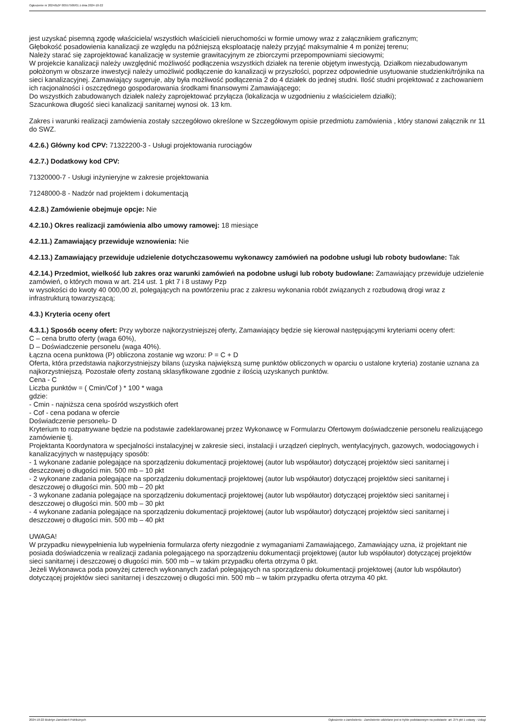Ogłoszenie nr 2024/BZP 00557506/01 z dnia 2024-10-22
jest uzyskać pisemną zgodę właściciela/ wszystkich właścicieli nieruchomości w formie umowy wraz z załącznikiem graficznym;
Głębokość posadowienia kanalizacji ze względu na późniejszą eksploatację należy przyjąć maksymalnie 4 m poniżej terenu;
Należy starać się zaprojektować kanalizację w systemie grawitacyjnym ze zbiorczymi przepompowniami sieciowymi;
W projekcie kanalizacji należy uwzględnić możliwość podłączenia wszystkich działek na terenie objętym inwestycją. Działkom niezabudowanym położonym w obszarze inwestycji należy umożliwić podłączenie do kanalizacji w przyszłości, poprzez odpowiednie usytuowanie studzienki/trójnika na sieci kanalizacyjnej. Zamawiający sugeruje, aby była możliwość podłączenia 2 do 4 działek do jednej studni. Ilość studni projektować z zachowaniem ich racjonalności i oszczędnego gospodarowania środkami finansowymi Zamawiającego;
Do wszystkich zabudowanych działek należy zaprojektować przyłącza (lokalizacja w uzgodnieniu z właścicielem działki);
Szacunkowa długość sieci kanalizacji sanitarnej wynosi ok. 13 km.
Zakres i warunki realizacji zamówienia zostały szczegółowo określone w Szczegółowym opisie przedmiotu zamówienia , który stanowi załącznik nr 11 do SWZ.
4.2.6.) Główny kod CPV: 71322200-3 - Usługi projektowania rurociągów
4.2.7.) Dodatkowy kod CPV:
71320000-7 - Usługi inżynieryjne w zakresie projektowania
71248000-8 - Nadzór nad projektem i dokumentacją
4.2.8.) Zamówienie obejmuje opcje: Nie
4.2.10.) Okres realizacji zamówienia albo umowy ramowej: 18 miesiące
4.2.11.) Zamawiający przewiduje wznowienia: Nie
4.2.13.) Zamawiający przewiduje udzielenie dotychczasowemu wykonawcy zamówień na podobne usługi lub roboty budowlane: Tak
4.2.14.) Przedmiot, wielkość lub zakres oraz warunki zamówień na podobne usługi lub roboty budowlane: Zamawiający przewiduje udzielenie zamówień, o których mowa w art. 214 ust. 1 pkt 7 i 8 ustawy Pzp
w wysokości do kwoty 40 000,00 zł, polegających na powtórzeniu prac z zakresu wykonania robót związanych z rozbudową drogi wraz z infrastrukturą towarzyszącą;
4.3.) Kryteria oceny ofert
4.3.1.) Sposób oceny ofert: Przy wyborze najkorzystniejszej oferty, Zamawiający będzie się kierował następującymi kryteriami oceny ofert:
C – cena brutto oferty (waga 60%),
D – Doświadczenie personelu (waga 40%).
Łączna ocena punktowa (P) obliczona zostanie wg wzoru: P = C + D
Oferta, która przedstawia najkorzystniejszy bilans (uzyska największą sumę punktów obliczonych w oparciu o ustalone kryteria) zostanie uznana za najkorzystniejszą. Pozostałe oferty zostaną sklasyfikowane zgodnie z ilością uzyskanych punktów.
Cena - C
Liczba punktów = ( Cmin/Cof ) * 100 * waga
gdzie:
- Cmin - najniższa cena spośród wszystkich ofert
- Cof - cena podana w ofercie
Doświadczenie personelu- D
Kryterium to rozpatrywane będzie na podstawie zadeklarowanej przez Wykonawcę w Formularzu Ofertowym doświadczenie personelu realizującego zamówienie tj.
Projektanta Koordynatora w specjalności instalacyjnej w zakresie sieci, instalacji i urządzeń cieplnych, wentylacyjnych, gazowych, wodociągowych i kanalizacyjnych w następujący sposób:
- 1 wykonane zadanie polegające na sporządzeniu dokumentacji projektowej (autor lub współautor) dotyczącej projektów sieci sanitarnej i deszczowej o długości min. 500 mb – 10 pkt
- 2 wykonane zadania polegające na sporządzeniu dokumentacji projektowej (autor lub współautor) dotyczącej projektów sieci sanitarnej i deszczowej o długości min. 500 mb – 20 pkt
- 3 wykonane zadania polegające na sporządzeniu dokumentacji projektowej (autor lub współautor) dotyczącej projektów sieci sanitarnej i deszczowej o długości min. 500 mb – 30 pkt
- 4 wykonane zadania polegające na sporządzeniu dokumentacji projektowej (autor lub współautor) dotyczącej projektów sieci sanitarnej i deszczowej o długości min. 500 mb – 40 pkt
UWAGA!
W przypadku niewypełnienia lub wypełnienia formularza oferty niezgodnie z wymaganiami Zamawiającego, Zamawiający uzna, iż projektant nie posiada doświadczenia w realizacji zadania polegającego na sporządzeniu dokumentacji projektowej (autor lub współautor) dotyczącej projektów sieci sanitarnej i deszczowej o długości min. 500 mb – w takim przypadku oferta otrzyma 0 pkt.
Jeżeli Wykonawca poda powyżej czterech wykonanych zadań polegających na sporządzeniu dokumentacji projektowej (autor lub współautor) dotyczącej projektów sieci sanitarnej i deszczowej o długości min. 500 mb – w takim przypadku oferta otrzyma 40 pkt.
2024-10-22 Biuletyn Zamówień Publicznych Ogłoszenie o zamówieniu - Zamówienie udzielane jest w trybie podstawowym na podstawie: art. 275 pkt 1 ustawy - Usługi